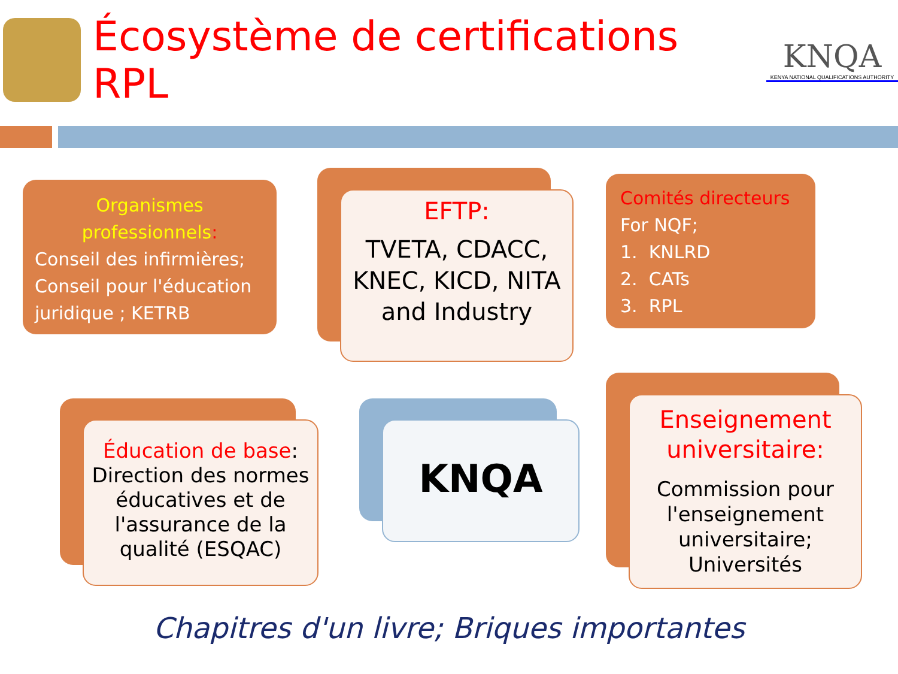Écosystème de certifications RPL
KNQA
KENYA NATIONAL QUALIFICATIONS AUTHORITY
Organismes professionnels:
Conseil des infirmières;
Conseil pour l'éducation juridique ; KETRB
EFTP:
TVETA, CDACC, KNEC, KICD, NITA and Industry
Comités directeurs
For NQF;
1. KNLRD
2. CATs
3. RPL
Éducation de base:
Direction des normes éducatives et de l'assurance de la qualité (ESQAC)
KNQA
Enseignement universitaire:
Commission pour l'enseignement universitaire; Universités
Chapitres d'un livre; Briques importantes